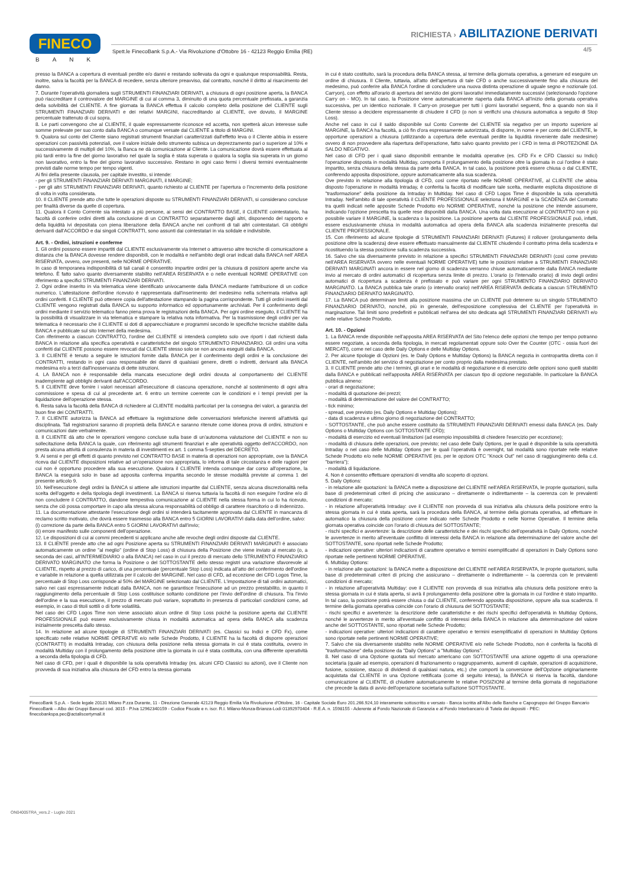FINECO
BANK
RICHIESTA › ABILITAZIONE DERIVATI
Spett.le FinecoBank S.p.A.- Via Rivoluzione d'Ottobre 16 - 42123 Reggio Emilia (RE)
4/5
presso la BANCA a copertura di eventuali perdite e/o danni e restando sollevata da ogni e qualunque responsabilità. Resta, inoltre, salva la facoltà per la BANCA di recedere, senza ulteriore preavviso, dal contratto, nonché il diritto al risarcimento del danno.
7. Durante l'operatività giornaliera sugli STRUMENTI FINANZIARI DERIVATI, a chiusura di ogni posizione aperta, la BANCA può riaccreditare il controvalore del MARGINE di cui al comma 3, diminuito di una quota percentuale prefissata, a garanzia della solvibilità del CLIENTE. A fine giornata la BANCA effettua il calcolo completo della posizione del CLIENTE sugli STRUMENTI FINANZIARI DERIVATI e dei relativi MARGINI, riaccreditando al CLIENTE, ove dovuto, il MARGINE percentuale trattenuto di cui sopra.
8. Le parti convengono che al CLIENTE, il quale espressamente riconosce ed accetta, non spetterà alcun interesse sulle somme prelevate per suo conto dalla BANCA o comunque versate dal CLIENTE a titolo di MARGINI.
9. Qualora sul conto del Cliente siano registrati strumenti finanziari caratterizzati dall'effetto leva o il Cliente abbia in essere operazioni con passività potenziali, ove il valore iniziale dello strumento subisca un deprezzamento pari o superiore al 10% e successivamente di multipli del 10%, la Banca ne dà comunicazione al Cliente. La comunicazione dovrà essere effettuata al più tardi entro la fine del giorno lavorativo nel quale la soglia è stata superata o qualora la soglia sia superata in un giorno non lavorativo, entro la fine del giorno lavorativo successivo. Restano in ogni caso fermi i diversi termini eventualmente previsti dalle norme tempo per tempo vigenti.
Ai fini della presente clausola, per capitale investito, si intende:
- per gli STRUMENTI FINANZIARI DERIVATI MARGINATI, il MARGINE;
- per gli altri STRUMENTI FINANZIARI DERIVATI, quanto richiesto al CLIENTE per l'apertura o l'incremento della posizione di volta in volta considerata.
10. Il CLIENTE prende atto che tutte le operazioni disposte su STRUMENTI FINANZIARI DERIVATI, si considerano concluse per finalità diverse da quelle di copertura.
11. Qualora il Conto Corrente sia intestato a più persone, ai sensi del CONTRATTO BASE, il CLIENTE cointestatario, ha facoltà di conferire ordini diretti alla conclusione di un CONTRATTO separatamente dagli altri, disponendo del rapporto e della liquidità ivi depositata con piena liberazione della BANCA anche nei confronti di tali altri cointestatari. Gli obblighi derivanti dall'ACCORDO e dai singoli CONTRATTI, sono assunti dai cointestatari in via solidale e indivisibile.
Art. 9. - Ordini, istruzioni e conferme
1. Gli ordini possono essere impartiti dal CLIENTE esclusivamente via Internet o attraverso altre tecniche di comunicazione a distanza che la BANCA dovesse rendere disponibili, con le modalità e nell'ambito degli orari indicati dalla BANCA nell' AREA RISERVATA, ovvero, ove presenti, nelle NORME OPERATIVE.
In caso di temporanea indisponibilità di tali canali è consentito impartire ordini per la chiusura di posizioni aperte anche via telefono. È fatto salvo quanto diversamente stabilito nell'AREA RISERVATA e o nelle eventuali NORME OPERATIVE con riferimento a specifici STRUMENTI FINANZIARI DERIVATI.
2. Ogni ordine inserito in via telematica viene identificato univocamente dalla BANCA mediante l'attribuzione di un codice numerico. L'attestazione dell'ordine ricevuto è rappresentata dall'inserimento del medesimo nella schermata relativa agli ordini conferiti. Il CLIENTE può ottenere copia dell'attestazione stampando la pagina corrispondente. Tutti gli ordini inseriti dal CLIENTE vengono registrati dalla BANCA su supporto informatico ed opportunamente archiviati. Per il conferimento degli ordini mediante il servizio telematico fanno piena prova le registrazioni della BANCA. Per ogni ordine eseguito, il CLIENTE ha la possibilità di visualizzare in via telematica e stampare la relativa nota informativa. Per la trasmissione degli ordini per via telematica è necessario che il CLIENTE si doti di apparecchiature e programmi secondo le specifiche tecniche stabilite dalla BANCA e pubblicate sul sito Internet della medesima.
Con riferimento a ciascun CONTRATTO, l'ordine del CLIENTE si intenderà completo solo ove riporti i dati richiesti dalla BANCA in relazione alla specifica operatività e caratteristiche del singolo STRUMENTO FINANZIARIO. Gli ordini una volta conferiti dal CLIENTE possono essere revocati dal CLIENTE stesso solo se non ancora eseguiti dalla BANCA.
3. Il CLIENTE è tenuto a seguire le istruzioni fornite dalla BANCA per il conferimento degli ordini e la conclusione dei CONTRATTI, restando in ogni caso responsabile dei danni di qualsiasi genere, diretti o indiretti, derivanti alla BANCA medesima e/o a terzi dall'inosservanza di dette istruzioni.
4. LA BANCA non è responsabile della mancata esecuzione degli ordini dovuta al comportamento del CLIENTE inadempiente agli obblighi derivanti dall'ACCORDO.
5. Il CLIENTE deve fornire i valori necessari all'esecuzione di ciascuna operazione, nonché al sostenimento di ogni altra commissione e spesa di cui al precedente art. 6 entro un termine coerente con le condizioni e i tempi previsti per la liquidazione dell'operazione stessa.
6. Resta salva la facoltà della BANCA di richiedere al CLIENTE modalità particolari per la consegna dei valori, a garanzia del buon fine dei CONTRATTI.
7. Il CLIENTE autorizza la BANCA ad effettuare la registrazione delle conversazioni telefoniche inerenti all'attività qui disciplinata. Tali registrazioni saranno di proprietà della BANCA e saranno ritenute come idonea prova di ordini, istruzioni e comunicazioni date verbalmente.
8. Il CLIENTE dà atto che le operazioni vengono concluse sulla base di un'autonoma valutazione del CLIENTE e non su sollecitazione della BANCA la quale, con riferimento agli strumenti finanziari e alle operatività oggetto dell'ACCORDO, non presta alcuna attività di consulenza in materia di investimenti ex art. 1 comma 5-septies del DECRETO.
9. Ai sensi e per gli effetti di quanto previsto nel CONTRATTO BASE in materia di operazioni non appropriate, ove la BANCA riceva dal CLIENTE disposizioni relative ad un'operazione non appropriata, lo informa di tale circostanza e delle ragioni per cui non è opportuno procedere alla sua esecuzione. Qualora il CLIENTE intenda comunque dar corso all'operazione, la BANCA la eseguirà solo in base ad apposita conferma impartita secondo le stesse modalità previste al comma 1 del presente articolo 9.
10. Nell'esecuzione degli ordini la BANCA si attiene alle istruzioni impartite dal CLIENTE, senza alcuna discrezionalità nella scelta dell'oggetto e della tipologia degli investimenti. La BANCA si riserva tuttavia la facoltà di non eseguire l'ordine e/o di non concludere il CONTRATTO, dandone tempestiva comunicazione al CLIENTE nella stessa forma in cui lo ha ricevuto, senza che ciò possa comportare in capo alla stessa alcuna responsabilità od obbligo di carattere risarcitorio o di indennizzo.
11. La documentazione attestante l'esecuzione degli ordini si intenderà tacitamente approvata dal CLIENTE in mancanza di reclamo scritto motivato, che dovrà essere trasmesso alla BANCA entro 5 GIORNI LAVORATIVI dalla data dell'ordine, salvo:
(i) correzione da parte della BANCA entro 5 GIORNI LAVORATIVI dall'invio;
(ii) errore manifesto sulle componenti dell'operazione.
12. Le disposizioni di cui ai commi precedenti si applicano anche alle revoche degli ordini disposte dal CLIENTE.
13. Il CLIENTE prende atto che ad ogni Posizione aperta su STRUMENTI FINANZIARI DERIVATI MARGINATI è associato automaticamente un ordine "al meglio" (ordine di Stop Loss) di chiusura della Posizione che viene inviato al mercato (o, a seconda dei casi, all'INTERMEDIARIO o alla BANCA) nel caso in cui il prezzo di mercato dello STRUMENTO FINANZIARIO DERIVATO MARGINATO che forma la Posizione o del SOTTOSTANTE dello stesso registri una variazione sfavorevole al CLIENTE, rispetto al prezzo di carico, di una percentuale (percentuale Stop Loss) indicata all'atto del conferimento dell'ordine e variabile in relazione a quella utilizzata per il calcolo del MARGINE. Nel caso di CFD, ad eccezione dei CFD Logos Time, la percentuale di Stop Loss corrisponde al 50% del MARGINE selezionato dal CLIENTE. L'impostazione di tali ordini automatici, salvo nei casi espressamente indicati dalla BANCA, non ne garantisce l'esecuzione ad un prezzo prestabilito, in quanto il raggiungimento della percentuale di Stop Loss costituisce soltanto condizione per l'invio dell'ordine di chiusura. Tra l'invio dell'ordine e la sua esecuzione, il prezzo di mercato può variare, soprattutto in presenza di particolari condizioni come, ad esempio, in caso di titoli sottili o di forte volatilità.
Nel caso dei CFD Logos Time non viene associato alcun ordine di Stop Loss poiché la posizione aperta dal CLIENTE PROFESSIONALE può essere esclusivamente chiusa in modalità automatica ad opera della BANCA alla scadenza inizialmente prescelta dallo stesso.
14. In relazione ad alcune tipologie di STRUMENTI FINANZIARI DERIVATI (es. Classici su Indici e CFD Fx), come specificato nelle relative NORME OPERATVE e/o nelle Schede Prodotto, il CLIENTE ha la facoltà di disporre operazioni (CONTRATTI) in modalità Intraday, con chiusura della posizione nella stessa giornata in cui è stata costituita, ovvero in modalità Multiday con il prolungamento della posizione oltre la giornata in cui è stata costituita, con una differente operatività a seconda della tipologia di CFD.
Nel caso di CFD, per i quali è disponibile la sola operatività Intraday (es. alcuni CFD Classici su azioni), ove il Cliente non provveda di sua iniziativa alla chiusura del CFD entro la stessa giornata
in cui è stato costituito, sarà la procedura della BANCA stessa, al termine della giornata operativa, a generare ed eseguire un ordine di chiusura. Il Cliente, tuttavia, all'atto dell'apertura di tale CFD o anche successivamente fino alla chiusura del medesimo, può conferire alla BANCA l'ordine di concludere una nuova distinta operazione di uguale segno e nozionale (cd. Carryon), con effetto all'orario di apertura del servizio dei giorni lavorativi immediatamente successivi (selezionando l'opzione Carry on - MO). In tal caso, la Posizione viene automaticamente riaperta dalla BANCA all'inizio della giornata operativa successiva, per un identico nozionale. Il Carry-on prosegue per tutti i giorni lavorativi seguenti, fino a quando non sia il Cliente stesso a decidere espressamente di chiudere il CFD (o non si verifichi una chiusura automatica a seguito di Stop Loss).
Anche nel caso in cui il saldo disponibile sul Conto Corrente del CLIENTE sia negativo per un importo superiore al MARGINE, la BANCA ha facoltà, a ciò fin d'ora espressamente autorizzata, di disporre, in nome e per conto del CLIENTE, le opportune operazioni a chiusura (utilizzando a copertura delle eventuali perdite la liquidità rinveniente dalle medesime) ovvero di non provvedere alla riapertura dell'operazione, fatto salvo quanto previsto per i CFD in tema di PROTEZIONE DA SALDO NEGATIVO.
Nel caso di CFD per i quali siano disponibili entrambe le modalità operative (es. CFD Fx e CFD Classici su Indici) l'operazione disposta in modalità Multiday, comporta il prolungamento della posizione oltre la giornata in cui l'ordine è stato impartito, senza chiusura della stessa da parte della BANCA. In tal caso, la posizione potrà essere chiusa o dal CLIENTE, conferendo apposita disposizione, oppure automaticamente alla sua scadenza.
Ove previsto in relazione alla tipologia di CFD, così come riportato nelle NORME OPERATIVE, al CLIENTE che abbia disposto l'operazione in modalità Intraday, è conferita la facoltà di modificare tale scelta, mediante esplicita disposizione di "trasformazione" della posizione da Intraday in Multiday. Nel caso di CFD Logos Time è disponibile la sola operatività Intraday. Nell'ambito di tale operatività il CLIENTE PROFESSIONALE seleziona il MARGINE e la SCADENZA del Contratto tra quelli indicati nelle apposite Schede Prodotto e/o NORME OPERATIVE, nonché la posizione che intende assumere, indicando l'opzione prescelta tra quelle rese disponibili dalla BANCA. Una volta data esecuzione al CONTRATTO non è più possibile variare il MARGINE, la scadenza o la posizione. La posizione aperta dal CLIENTE PROFESSIONALE può, infatti, essere esclusivamente chiusa in modalità automatica ad opera della BANCA alla scadenza inizialmente prescelta dal CLIENTE PROFESSIONALE.
15. Con riferimento ad alcune tipologie di STRUMENTI FINANZIARI DERIVATI (Futures) il rollover (prolungamento della posizione oltre la scadenza) deve essere effettuato manualmente dal CLIENTE chiudendo il contratto prima della scadenza e ricostituendo la stessa posizione sulla scadenza successiva.
16. Salvo che sia diversamente previsto in relazione a specifici STRUMENTI FINANZIARI DERIVATI (così come previsto nell'AREA RISERVATA ovvero nelle eventuali NORME OPERATIVE) tutte le posizioni relative a STRUMENTI FINANZIARI DERIVATI MARGINATI ancora in essere nel giorno di scadenza verranno chiuse automaticamente dalla BANCA mediante invio al mercato di ordini automatici di ricopertura senza limite di prezzo. L'orario (o l'intervallo orario) di invio degli ordini automatici di ricopertura a scadenza è prefissato e può variare per ogni STRUMENTO FINANZIARIO DERIVATO MARGINATO. La BANCA pubblica tale orario (o intervallo orario) nell'AREA RISERVATA dedicata a ciascun STRUMENTO FINANZIARIO DERIVATO MARGINATO.
17. La BANCA può determinare limiti alla posizione massima che un CLIENTE può detenere su un singolo STRUMENTO FINANZIARIO DERIVATO, nonché, più in generale, dell'esposizione complessiva del CLIENTE per l'operatività in marginazione. Tali limiti sono predefiniti e pubblicati nell'area del sito dedicata agli STRUMENTI FINANZIARI DERIVATI e/o nelle relative Schede Prodotto.
Art. 10. - Opzioni
1. La BANCA rende disponibile nell'apposita AREA RISERVATA del Sito l'elenco delle opzioni che tempo per tempo potranno essere negoziate, a seconda della tipologia, in mercati regolamentati oppure solo Over the Counter (OTC - ossia fuori dei MERCATI), come nel caso delle Daily Options e delle Multiday Options.
2. Per alcune tipologie di Opzioni (es. le Daily Options e Multiday Options) la BANCA negozia in contropartita diretta con il CLIENTE, nell'ambito del servizio di negoziazione per conto proprio dalla medesima prestato.
3. Il CLIENTE prende atto che i termini, gli orari e le modalità di negoziazione e di esercizio delle opzioni sono quelli stabiliti dalla BANCA e pubblicati nell'apposita AREA RISERVATA per ciascun tipo di opzione negoziabile. In particolare la BANCA pubblica almeno:
- orari di negoziazione;
- modalità di quotazione dei prezzi;
- modalità di determinazione del valore del CONTRATTO;
- tick minimo;
- spread, ove previsto (es. Daily Options e Multiday Options);
- data di scadenza e ultimo giorno di negoziazione del CONTRATTO;
- SOTTOSTANTE, che può anche essere costituito da STRUMENTI FINANZIARI DERIVATI emessi dalla BANCA (es. Daily Options o Multiday Options con SOTTOSTANTE CFD);
- modalità di esercizio ed eventuali limitazioni (ad esempio impossibilità di chiedere l'esercizio per eccezione);
- modalità di chiusura delle operazioni, ove previsto; nel caso delle Daily Options, per le quali è disponibile la sola operatività Intraday o nel caso delle Multiday Options per le quali l'operatività è overnight, tali modalità sono riportate nelle relative Schede Prodotto e/o nelle NORME OPERATIVE (es. per le opzioni OTC "Knock Out" nel caso di raggiungimento della c.d. "barriera");
- modalità di liquidazione.
4. Non è consentito effettuare operazioni di vendita allo scoperto di opzioni.
5. Daily Options:
- in relazione alle quotazioni: la BANCA mette a disposizione del CLIENTE nell'AREA RISERVATA, le proprie quotazioni, sulla base di predeterminati criteri di pricing che assicurano – direttamente o indirettamente – la coerenza con le prevalenti condizioni di mercato;
- in relazione all'operatività Intraday: ove il CLIENTE non provveda di sua iniziativa alla chiusura della posizione entro la stessa giornata in cui è stata aperta, sarà la procedura della BANCA, al termine della giornata operativa, ad effettuare in automatico la chiusura della posizione come indicato nelle Schede Prodotto e nelle Norme Operative. Il termine della giornata operativa coincide con l'orario di chiusura del SOTTOSTANTE;
- rischi specifici e avvertenze: la descrizione delle caratteristiche e dei rischi specifici dell'operatività in Daily Options, nonché le avvertenze in merito all'eventuale conflitto di interessi della BANCA in relazione alla determinazione del valore anche del SOTTOSTANTE, sono riportati nelle Schede Prodotto;
- indicazioni operative: ulteriori indicazioni di carattere operativo e termini esemplificativi di operazioni in Daily Options sono riportate nelle pertinenti NORME OPERATIVE.
6. Multiday Options:
- in relazione alle quotazioni: la BANCA mette a disposizione del CLIENTE nell'AREA RISERVATA, le proprie quotazioni, sulla base di predeterminati criteri di pricing che assicurano – direttamente o indirettamente – la coerenza con le prevalenti condizioni di mercato;
- in relazione all'operatività Multiday: ove il CLIENTE non provveda di sua iniziativa alla chiusura della posizione entro la stessa giornata in cui è stata aperta, si avrà il prolungamento della posizione oltre la giornata in cui l'ordine è stato impartito. In tal caso, la posizione potrà essere chiusa o dal CLIENTE, conferendo apposita disposizione, oppure alla sua scadenza. Il termine della giornata operativa coincide con l'orario di chiusura del SOTTOSTANTE;
- rischi specifici e avvertenze: la descrizione delle caratteristiche e dei rischi specifici dell'operatività in Multiday Options, nonché le avvertenze in merito all'eventuale conflitto di interessi della BANCA in relazione alla determinazione del valore anche del SOTTOSTANTE, sono riportati nelle Schede Prodotto;
- indicazioni operative: ulteriori indicazioni di carattere operativo e termini esemplificativi di operazioni in Multiday Options sono riportate nelle pertinenti NORME OPERATIVE;
7. Salvo che sia diversamente stabilito nelle NORME OPERATIVE e/o nelle Schede Prodotto, non è conferita la facoltà di "trasformazione" della posizione da "Daily Options" a "Multiday Options".
8. Nel caso di una Opzione quotata sul mercato americano con SOTTOSTANTE una azione oggetto di una operazione societaria (quale ad esempio, operazioni di frazionamento o raggruppamento, aumenti di capitale, operazioni di acquisizione, fusione, scissione, stacco di dividendi di qualsiasi natura, etc.) che comporti la conversione dell'Opzione originariamente acquistata dal CLIENTE in una Opzione rettificata (come di seguito intesa), la BANCA si riserva la facoltà, dandone comunicazione al CLIENTE, di chiudere automaticamente le relative POSIZIONI al termine della giornata di negoziazione che precede la data di avvio dell'operazione societaria sull'azione SOTTOSTANTE.
FinecoBank S.p.A. - Sede legale 20131 Milano P.zza Durante, 11 - Direzione Generale 42123 Reggio Emilia Via Rivoluzione d'Ottobre, 16 - Capitale Sociale Euro 201.266.924,10 interamente sottoscritto e versato - Banca iscritta all'Albo delle Banche e Capogruppo del Gruppo Bancario FinecoBank – Albo dei Gruppi Bancari cod. 3015 - P.Iva 12962340159 - Codice Fiscale e n. iscr. R.I. Milano-Monza-Brianza-Lodi 01392970404 - R.E.A. n. 1598155 - Aderente al Fondo Nazionale di Garanzia e al Fondo Interbancario di Tutela dei depositi - PEC: finecobankspa.pec@actaliscertymail.it
ON04005TRA_vers.2 - Luglio 2021